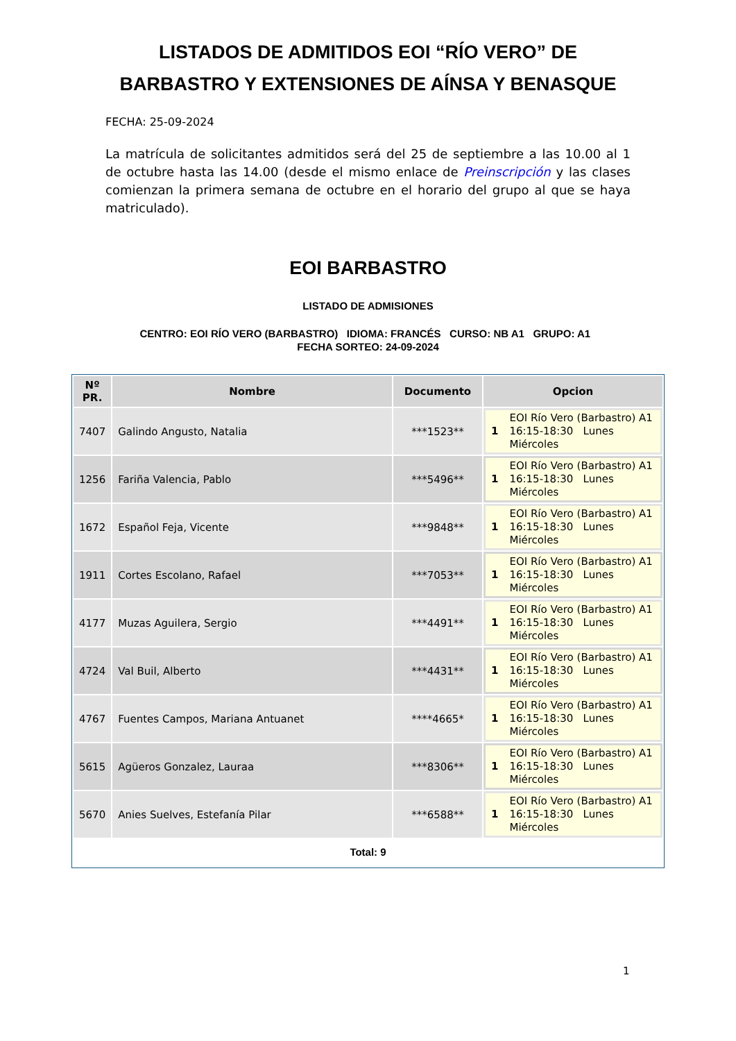LISTADOS DE ADMITIDOS EOI “RÍO VERO” DE
BARBASTRO Y EXTENSIONES DE AÍNSA Y BENASQUE
FECHA: 25-09-2024
La matrícula de solicitantes admitidos será del 25 de septiembre a las 10.00 al 1 de octubre hasta las 14.00 (desde el mismo enlace de Preinscripción y las clases comienzan la primera semana de octubre en el horario del grupo al que se haya matriculado).
EOI BARBASTRO
LISTADO DE ADMISIONES
CENTRO: EOI RÍO VERO (BARBASTRO) IDIOMA: FRANCÉS CURSO: NB A1 GRUPO: A1 FECHA SORTEO: 24-09-2024
| Nº PR. | Nombre | Documento | Opcion |
| --- | --- | --- | --- |
| 7407 | Galindo Angusto, Natalia | ***1523** | 1 EOI Río Vero (Barbastro) A1 16:15-18:30 Lunes Miércoles |
| 1256 | Fariña Valencia, Pablo | ***5496** | 1 EOI Río Vero (Barbastro) A1 16:15-18:30 Lunes Miércoles |
| 1672 | Español Feja, Vicente | ***9848** | 1 EOI Río Vero (Barbastro) A1 16:15-18:30 Lunes Miércoles |
| 1911 | Cortes Escolano, Rafael | ***7053** | 1 EOI Río Vero (Barbastro) A1 16:15-18:30 Lunes Miércoles |
| 4177 | Muzas Aguilera, Sergio | ***4491** | 1 EOI Río Vero (Barbastro) A1 16:15-18:30 Lunes Miércoles |
| 4724 | Val Buil, Alberto | ***4431** | 1 EOI Río Vero (Barbastro) A1 16:15-18:30 Lunes Miércoles |
| 4767 | Fuentes Campos, Mariana Antuanet | ****4665* | 1 EOI Río Vero (Barbastro) A1 16:15-18:30 Lunes Miércoles |
| 5615 | Agüeros Gonzalez, Lauraa | ***8306** | 1 EOI Río Vero (Barbastro) A1 16:15-18:30 Lunes Miércoles |
| 5670 | Anies Suelves, Estefanía Pilar | ***6588** | 1 EOI Río Vero (Barbastro) A1 16:15-18:30 Lunes Miércoles |
Total: 9
1